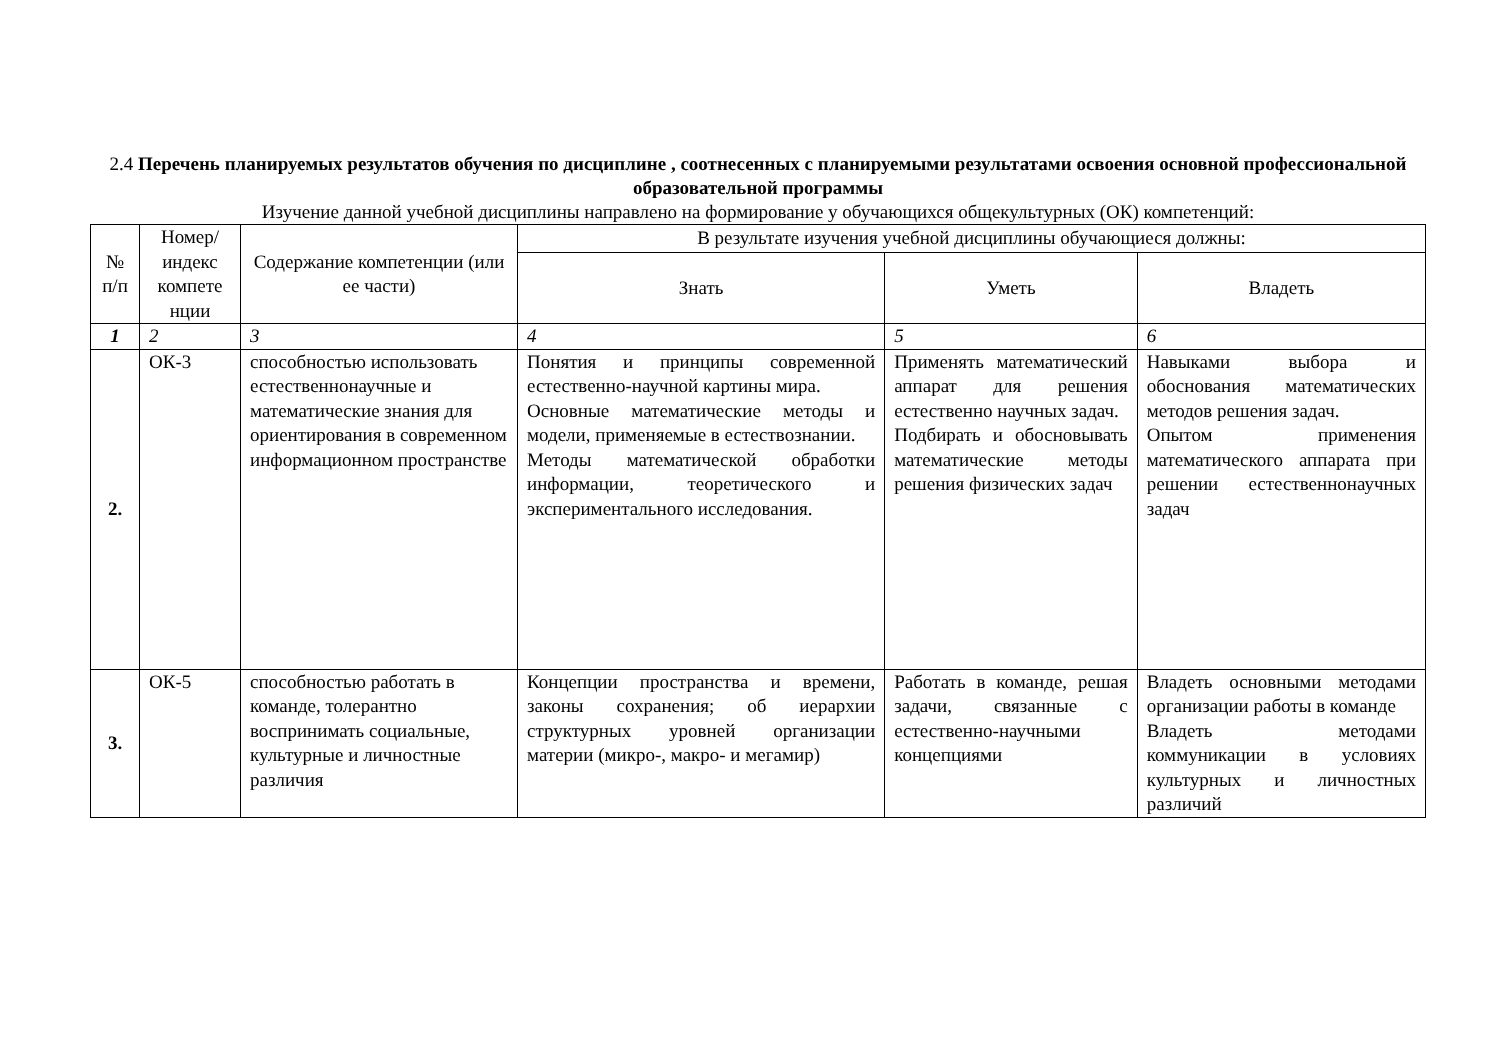2.4 Перечень планируемых результатов обучения по дисциплине , соотнесенных с планируемыми результатами освоения основной профессиональной образовательной программы
Изучение данной учебной дисциплины направлено на формирование у обучающихся общекультурных (ОК) компетенций:
| № п/п | Номер/ индекс компете нции | Содержание компетенции (или ее части) | В результате изучения учебной дисциплины обучающиеся должны: | | |
| --- | --- | --- | --- | --- | --- |
| | | | Знать | Уметь | Владеть |
| 1 | 2 | 3 | 4 | 5 | 6 |
| 2. | ОК-3 | способностью использовать естественнонаучные и математические знания для ориентирования в современном информационном пространстве | Понятия и принципы современной естественно-научной картины мира. Основные математические методы и модели, применяемые в естествознании. Методы математической обработки информации, теоретического и экспериментального исследования. | Применять математический аппарат для решения естественно научных задач. Подбирать и обосновывать математические методы решения физических задач | Навыками выбора и обоснования математических методов решения задач. Опытом применения математического аппарата при решении естественнонаучных задач |
| 3. | ОК-5 | способностью работать в команде, толерантно воспринимать социальные, культурные и личностные различия | Концепции пространства и времени, законы сохранения; об иерархии структурных уровней организации материи (микро-, макро- и мегамир) | Работать в команде, решая задачи, связанные с естественно-научными концепциями | Владеть основными методами организации работы в команде Владеть методами коммуникации в условиях культурных и личностных различий |